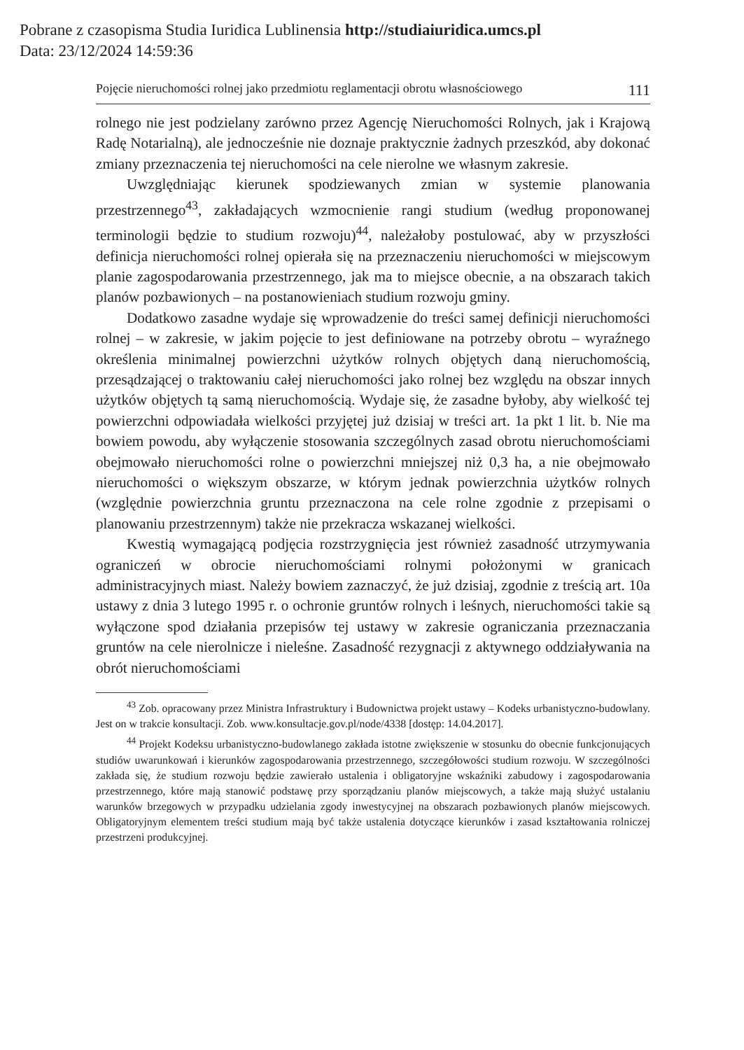Pobrane z czasopisma Studia Iuridica Lublinensia http://studiaiuridica.umcs.pl
Data: 23/12/2024 14:59:36
Pojęcie nieruchomości rolnej jako przedmiotu reglamentacji obrotu własnościowego 111
rolnego nie jest podzielany zarówno przez Agencję Nieruchomości Rolnych, jak i Krajową Radę Notarialną), ale jednocześnie nie doznaje praktycznie żadnych przeszkód, aby dokonać zmiany przeznaczenia tej nieruchomości na cele nierolne we własnym zakresie.
Uwzględniając kierunek spodziewanych zmian w systemie planowania przestrzennego<sup>43</sup>, zakładających wzmocnienie rangi studium (według proponowanej terminologii będzie to studium rozwoju)<sup>44</sup>, należałoby postulować, aby w przyszłości definicja nieruchomości rolnej opierała się na przeznaczeniu nieruchomości w miejscowym planie zagospodarowania przestrzennego, jak ma to miejsce obecnie, a na obszarach takich planów pozbawionych – na postanowieniach studium rozwoju gminy.
Dodatkowo zasadne wydaje się wprowadzenie do treści samej definicji nieruchomości rolnej – w zakresie, w jakim pojęcie to jest definiowane na potrzeby obrotu – wyraźnego określenia minimalnej powierzchni użytków rolnych objętych daną nieruchomością, przesądzającej o traktowaniu całej nieruchomości jako rolnej bez względu na obszar innych użytków objętych tą samą nieruchomością. Wydaje się, że zasadne byłoby, aby wielkość tej powierzchni odpowiadała wielkości przyjętej już dzisiaj w treści art. 1a pkt 1 lit. b. Nie ma bowiem powodu, aby wyłączenie stosowania szczególnych zasad obrotu nieruchomościami obejmowało nieruchomości rolne o powierzchni mniejszej niż 0,3 ha, a nie obejmowało nieruchomości o większym obszarze, w którym jednak powierzchnia użytków rolnych (względnie powierzchnia gruntu przeznaczona na cele rolne zgodnie z przepisami o planowaniu przestrzennym) także nie przekracza wskazanej wielkości.
Kwestią wymagającą podjęcia rozstrzygnięcia jest również zasadność utrzymywania ograniczeń w obrocie nieruchomościami rolnymi położonymi w granicach administracyjnych miast. Należy bowiem zaznaczyć, że już dzisiaj, zgodnie z treścią art. 10a ustawy z dnia 3 lutego 1995 r. o ochronie gruntów rolnych i leśnych, nieruchomości takie są wyłączone spod działania przepisów tej ustawy w zakresie ograniczania przeznaczania gruntów na cele nierolnicze i nieleśne. Zasadność rezygnacji z aktywnego oddziaływania na obrót nieruchomościami
<sup>43</sup> Zob. opracowany przez Ministra Infrastruktury i Budownictwa projekt ustawy – Kodeks urbanistyczno-budowlany. Jest on w trakcie konsultacji. Zob. www.konsultacje.gov.pl/node/4338 [dostęp: 14.04.2017].
<sup>44</sup> Projekt Kodeksu urbanistyczno-budowlanego zakłada istotne zwiększenie w stosunku do obecnie funkcjonujących studiów uwarunkowań i kierunków zagospodarowania przestrzennego, szczegółowości studium rozwoju. W szczególności zakłada się, że studium rozwoju będzie zawierało ustalenia i obligatoryjne wskaźniki zabudowy i zagospodarowania przestrzennego, które mają stanowić podstawę przy sporządzaniu planów miejscowych, a także mają służyć ustalaniu warunków brzegowych w przypadku udzielania zgody inwestycyjnej na obszarach pozbawionych planów miejscowych. Obligatoryjnym elementem treści studium mają być także ustalenia dotyczące kierunków i zasad kształtowania rolniczej przestrzeni produkcyjnej.